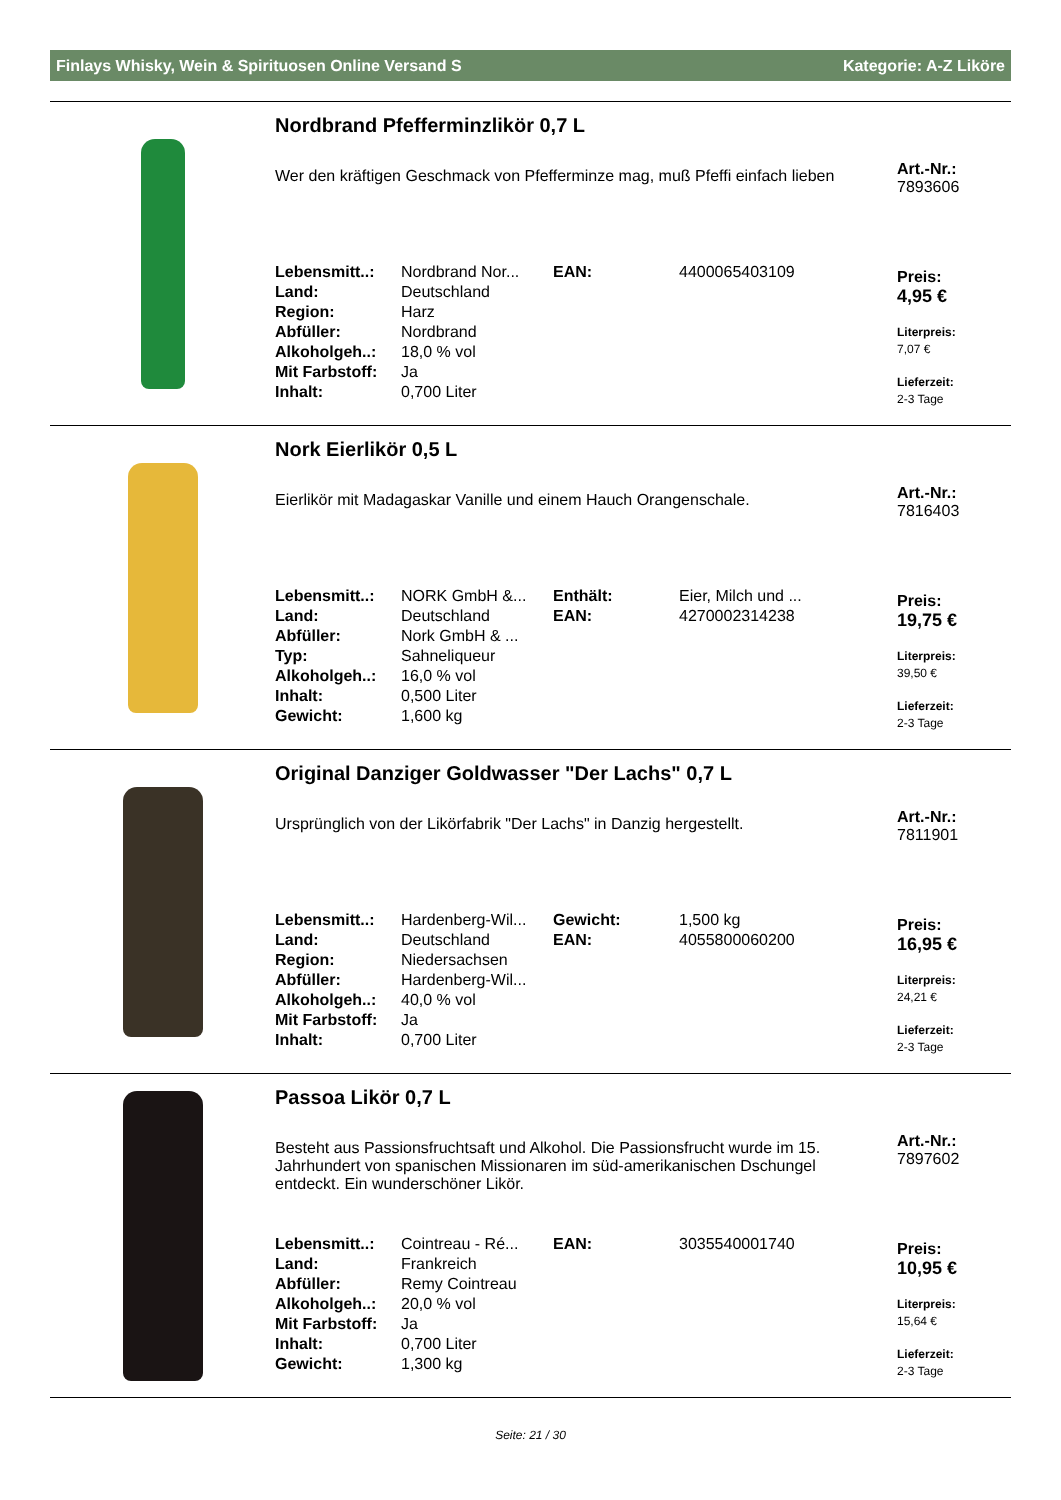Finlays Whisky, Wein & Spirituosen Online Versand S Kategorie: A-Z Liköre
Nordbrand Pfefferminzlikör 0,7 L
Wer den kräftigen Geschmack von Pfefferminze mag, muß Pfeffi einfach lieben
| Lebensmitt..: | Nordbrand Nor... | EAN: | 4400065403109 |
| Land: | Deutschland | | |
| Region: | Harz | | |
| Abfüller: | Nordbrand | | |
| Alkoholgeh..: | 18,0 % vol | | |
| Mit Farbstoff: | Ja | | |
| Inhalt: | 0,700 Liter | | |
Art.-Nr.:
7893606
Preis:
4,95 €
Literpreis:
7,07 €
Lieferzeit:
2-3 Tage
Nork Eierlikör 0,5 L
Eierlikör mit Madagaskar Vanille und einem Hauch Orangenschale.
| Lebensmitt..: | NORK GmbH &... | Enthält: | Eier, Milch und ... |
| Land: | Deutschland | EAN: | 4270002314238 |
| Abfüller: | Nork GmbH & ... | | |
| Typ: | Sahneliqueur | | |
| Alkoholgeh..: | 16,0 % vol | | |
| Inhalt: | 0,500 Liter | | |
| Gewicht: | 1,600 kg | | |
Art.-Nr.:
7816403
Preis:
19,75 €
Literpreis:
39,50 €
Lieferzeit:
2-3 Tage
Original Danziger Goldwasser "Der Lachs" 0,7 L
Ursprünglich von der Likörfabrik "Der Lachs" in Danzig hergestellt.
| Lebensmitt..: | Hardenberg-Wil... | Gewicht: | 1,500 kg |
| Land: | Deutschland | EAN: | 4055800060200 |
| Region: | Niedersachsen | | |
| Abfüller: | Hardenberg-Wil... | | |
| Alkoholgeh..: | 40,0 % vol | | |
| Mit Farbstoff: | Ja | | |
| Inhalt: | 0,700 Liter | | |
Art.-Nr.:
7811901
Preis:
16,95 €
Literpreis:
24,21 €
Lieferzeit:
2-3 Tage
Passoa Likör 0,7 L
Besteht aus Passionsfruchtsaft und Alkohol. Die Passionsfrucht wurde im 15. Jahrhundert von spanischen Missionaren im süd-amerikanischen Dschungel entdeckt. Ein wunderschöner Likör.
| Lebensmitt..: | Cointreau - Ré... | EAN: | 3035540001740 |
| Land: | Frankreich | | |
| Abfüller: | Remy Cointreau | | |
| Alkoholgeh..: | 20,0 % vol | | |
| Mit Farbstoff: | Ja | | |
| Inhalt: | 0,700 Liter | | |
| Gewicht: | 1,300 kg | | |
Art.-Nr.:
7897602
Preis:
10,95 €
Literpreis:
15,64 €
Lieferzeit:
2-3 Tage
Seite: 21 / 30